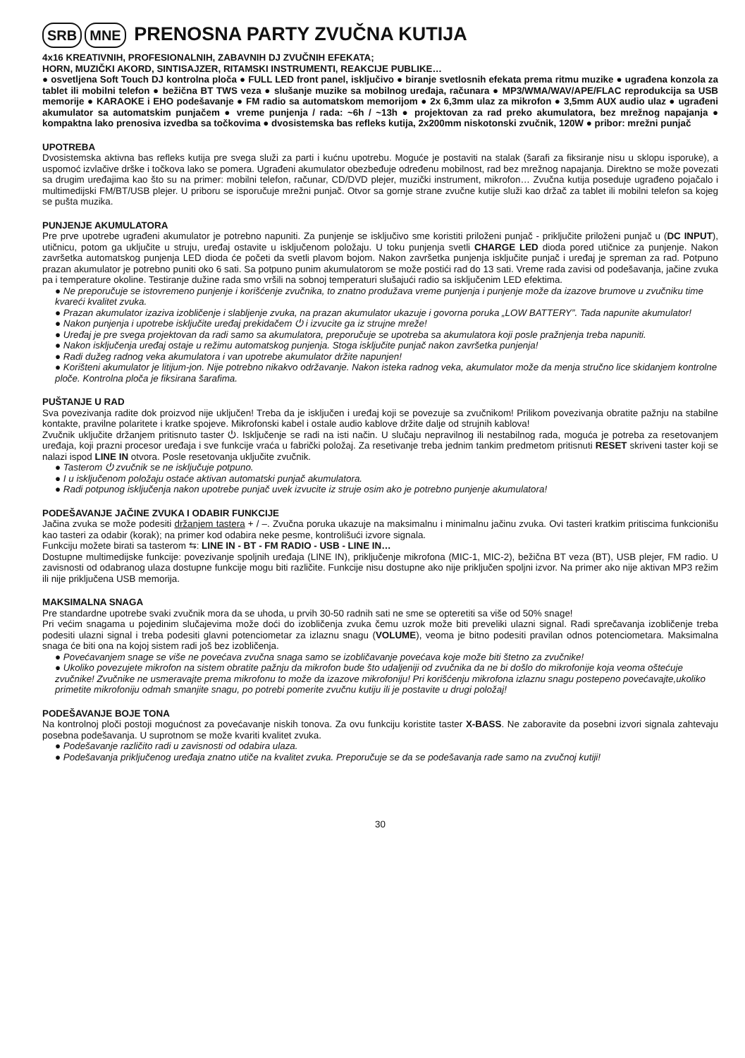SRB MNE PRENOSNA PARTY ZVUČNA KUTIJA
4x16 KREATIVNIH, PROFESIONALNIH, ZABAVNIH DJ ZVUČNIH EFEKATA;
HORN, MUZIČKI AKORD, SINTISAJZER, RITAMSKI INSTRUMENTI, REAKCIJE PUBLIKE…
● osvetljena Soft Touch DJ kontrolna ploča ● FULL LED front panel, isključivo ● biranje svetlosnih efekata prema ritmu muzike ● ugrađena konzola za tablet ili mobilni telefon ● bežična BT TWS veza ● slušanje muzike sa mobilnog uređaja, računara ● MP3/WMA/WAV/APE/FLAC reprodukcija sa USB memorije ● KARAOKE i EHO podešavanje ● FM radio sa automatskom memorijom ● 2x 6,3mm ulaz za mikrofon ● 3,5mm AUX audio ulaz ● ugrađeni akumulator sa automatskim punjačem ● vreme punjenja / rada: ~6h / ~13h ● projektovan za rad preko akumulatora, bez mrežnog napajanja ● kompaktna lako prenosiva izvedba sa točkovima ● dvosistemska bas refleks kutija, 2x200mm niskotonski zvučnik, 120W ● pribor: mrežni punjač
UPOTREBA
Dvosistemska aktivna bas refleks kutija pre svega služi za parti i kućnu upotrebu. Moguće je postaviti na stalak (šarafi za fiksiranje nisu u sklopu isporuke), a uspomoć izvlačive drške i točkova lako se pomera. Ugrađeni akumulator obezbeđuje određenu mobilnost, rad bez mrežnog napajanja. Direktno se može povezati sa drugim uređajima kao što su na primer: mobilni telefon, računar, CD/DVD plejer, muzički instrument, mikrofon… Zvučna kutija poseduje ugrađeno pojačalo i multimedijski FM/BT/USB plejer. U priboru se isporučuje mrežni punjač. Otvor sa gornje strane zvučne kutije služi kao držač za tablet ili mobilni telefon sa kojeg se pušta muzika.
PUNJENJE AKUMULATORA
Pre prve upotrebe ugrađeni akumulator je potrebno napuniti. Za punjenje se isključivo sme koristiti priloženi punjač - priključite priloženi punjač u (DC INPUT), utičnicu, potom ga uključite u struju, uređaj ostavite u isključenom položaju. U toku punjenja svetli CHARGE LED dioda pored utičnice za punjenje. Nakon završetka automatskog punjenja LED dioda će početi da svetli plavom bojom. Nakon završetka punjenja isključite punjač i uređaj je spreman za rad. Potpuno prazan akumulator je potrebno puniti oko 6 sati. Sa potpuno punim akumulatorom se može postići rad do 13 sati. Vreme rada zavisi od podešavanja, jačine zvuka pa i temperature okoline. Testiranje dužine rada smo vršili na sobnoj temperaturi slušajući radio sa isključenim LED efektima.
● Ne preporučuje se istovremeno punjenje i korišćenje zvučnika, to znatno produžava vreme punjenja i punjenje može da izazove brumove u zvučniku time kvareći kvalitet zvuka.
● Prazan akumulator izaziva izobličenje i slabljenje zvuka, na prazan akumulator ukazuje i govorna poruka „LOW BATTERY”. Tada napunite akumulator!
● Nakon punjenja i upotrebe isključite uređaj prekidačem ⏻ i izvucite ga iz strujne mreže!
● Uređaj je pre svega projektovan da radi samo sa akumulatora, preporučuje se upotreba sa akumulatora koji posle pražnjenja treba napuniti.
● Nakon isključenja uređaj ostaje u režimu automatskog punjenja. Stoga isključite punjač nakon završetka punjenja!
● Radi dužeg radnog veka akumulatora i van upotrebe akumulator držite napunjen!
● Korišteni akumulator je litijum-jon. Nije potrebno nikakvo održavanje. Nakon isteka radnog veka, akumulator može da menja stručno lice skidanjem kontrolne ploče. Kontrolna ploča je fiksirana šarafima.
PUŠTANJE U RAD
Sva povezivanja radite dok proizvod nije uključen! Treba da je isključen i uređaj koji se povezuje sa zvučnikom! Prilikom povezivanja obratite pažnju na stabilne kontakte, pravilne polaritete i kratke spojeve. Mikrofonski kabel i ostale audio kablove držite dalje od strujnih kablova!
Zvučnik uključite držanjem pritisnuto taster ⏻. Isključenje se radi na isti način. U slučaju nepravilnog ili nestabilnog rada, moguća je potreba za resetovanjem uređaja, koji prazni procesor uređaja i sve funkcije vraća u fabrički položaj. Za resetivanje treba jednim tankim predmetom pritisnuti RESET skriveni taster koji se nalazi ispod LINE IN otvora. Posle resetovanja uključite zvučnik.
● Tasterom ⏻ zvučnik se ne isključuje potpuno.
● I u isključenom položaju ostaće aktivan automatski punjač akumulatora.
● Radi potpunog isključenja nakon upotrebe punjač uvek izvucite iz struje osim ako je potrebno punjenje akumulatora!
PODEŠAVANJE JAČINE ZVUKA I ODABIR FUNKCIJE
Jačina zvuka se može podesiti držanjem tastera + / –. Zvučna poruka ukazuje na maksimalnu i minimalnu jačinu zvuka. Ovi tasteri kratkim pritiscima funkcionišu kao tasteri za odabir (korak); na primer kod odabira neke pesme, kontrolišući izvore signala.
Funkciju možete birati sa tasterom ⇆: LINE IN - BT - FM RADIO - USB - LINE IN…
Dostupne multimedijske funkcije: povezivanje spoljnih uređaja (LINE IN), priključenje mikrofona (MIC-1, MIC-2), bežična BT veza (BT), USB plejer, FM radio. U zavisnosti od odabranog ulaza dostupne funkcije mogu biti različite. Funkcije nisu dostupne ako nije priključen spoljni izvor. Na primer ako nije aktivan MP3 režim ili nije priključena USB memorija.
MAKSIMALNA SNAGA
Pre standardne upotrebe svaki zvučnik mora da se uhoda, u prvih 30-50 radnih sati ne sme se opteretiti sa više od 50% snage!
Pri većim snagama u pojedinim slučajevima može doći do izobličenja zvuka čemu uzrok može biti preveliki ulazni signal. Radi sprečavanja izobličenje treba podesiti ulazni signal i treba podesiti glavni potenciometar za izlaznu snagu (VOLUME), veoma je bitno podesiti pravilan odnos potenciometara. Maksimalna snaga će biti ona na kojoj sistem radi još bez izobličenja.
● Povećavanjem snage se više ne povećava zvučna snaga samo se izobličavanje povećava koje može biti štetno za zvučnike!
● Ukoliko povezujete mikrofon na sistem obratite pažnju da mikrofon bude što udaljeniji od zvučnika da ne bi došlo do mikrofonije koja veoma oštećuje zvučnike! Zvučnike ne usmeravajte prema mikrofonu to može da izazove mikrofoniju! Pri korišćenju mikrofona izlaznu snagu postepeno povećavajte,ukoliko primetite mikrofoniju odmah smanjite snagu, po potrebi pomerite zvučnu kutiju ili je postavite u drugi položaj!
PODEŠAVANJE BOJE TONA
Na kontrolnoj ploči postoji mogućnost za povećavanje niskih tonova. Za ovu funkciju koristite taster X-BASS. Ne zaboravite da posebni izvori signala zahtevaju posebna podešavanja. U suprotnom se može kvariti kvalitet zvuka.
● Podešavanje različito radi u zavisnosti od odabira ulaza.
● Podešavanja priključenog uređaja znatno utiče na kvalitet zvuka. Preporučuje se da se podešavanja rade samo na zvučnoj kutiji!
30